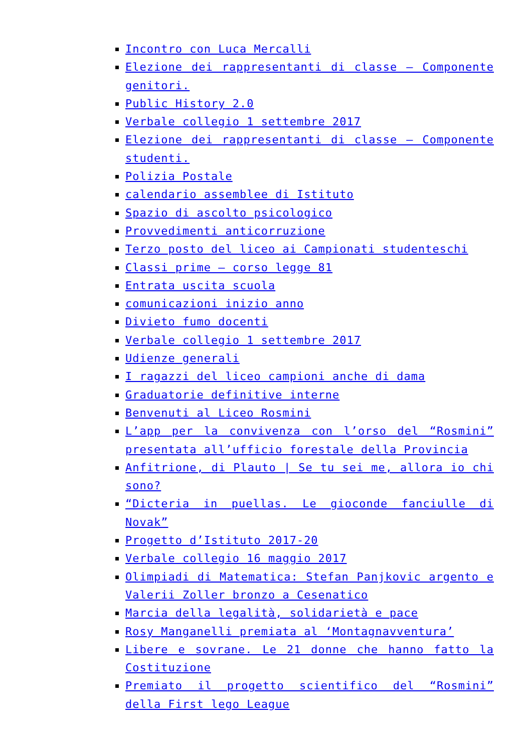Incontro con Luca Mercalli
Elezione dei rappresentanti di classe – Componente genitori.
Public History 2.0
Verbale collegio 1 settembre 2017
Elezione dei rappresentanti di classe – Componente studenti.
Polizia Postale
calendario assemblee di Istituto
Spazio di ascolto psicologico
Provvedimenti anticorruzione
Terzo posto del liceo ai Campionati studenteschi
Classi prime – corso legge 81
Entrata uscita scuola
comunicazioni inizio anno
Divieto fumo docenti
Verbale collegio 1 settembre 2017
Udienze generali
I ragazzi del liceo campioni anche di dama
Graduatorie definitive interne
Benvenuti al Liceo Rosmini
L’app per la convivenza con l’orso del “Rosmini” presentata all’ufficio forestale della Provincia
Anfitrione, di Plauto | Se tu sei me, allora io chi sono?
“Dicteria in puellas. Le gioconde fanciulle di Novak”
Progetto d’Istituto 2017-20
Verbale collegio 16 maggio 2017
Olimpiadi di Matematica: Stefan Panjkovic argento e Valerii Zoller bronzo a Cesenatico
Marcia della legalità, solidarietà e pace
Rosy Manganelli premiata al ‘Montagnavventura’
Libere e sovrane. Le 21 donne che hanno fatto la Costituzione
Premiato il progetto scientifico del “Rosmini” della First lego League